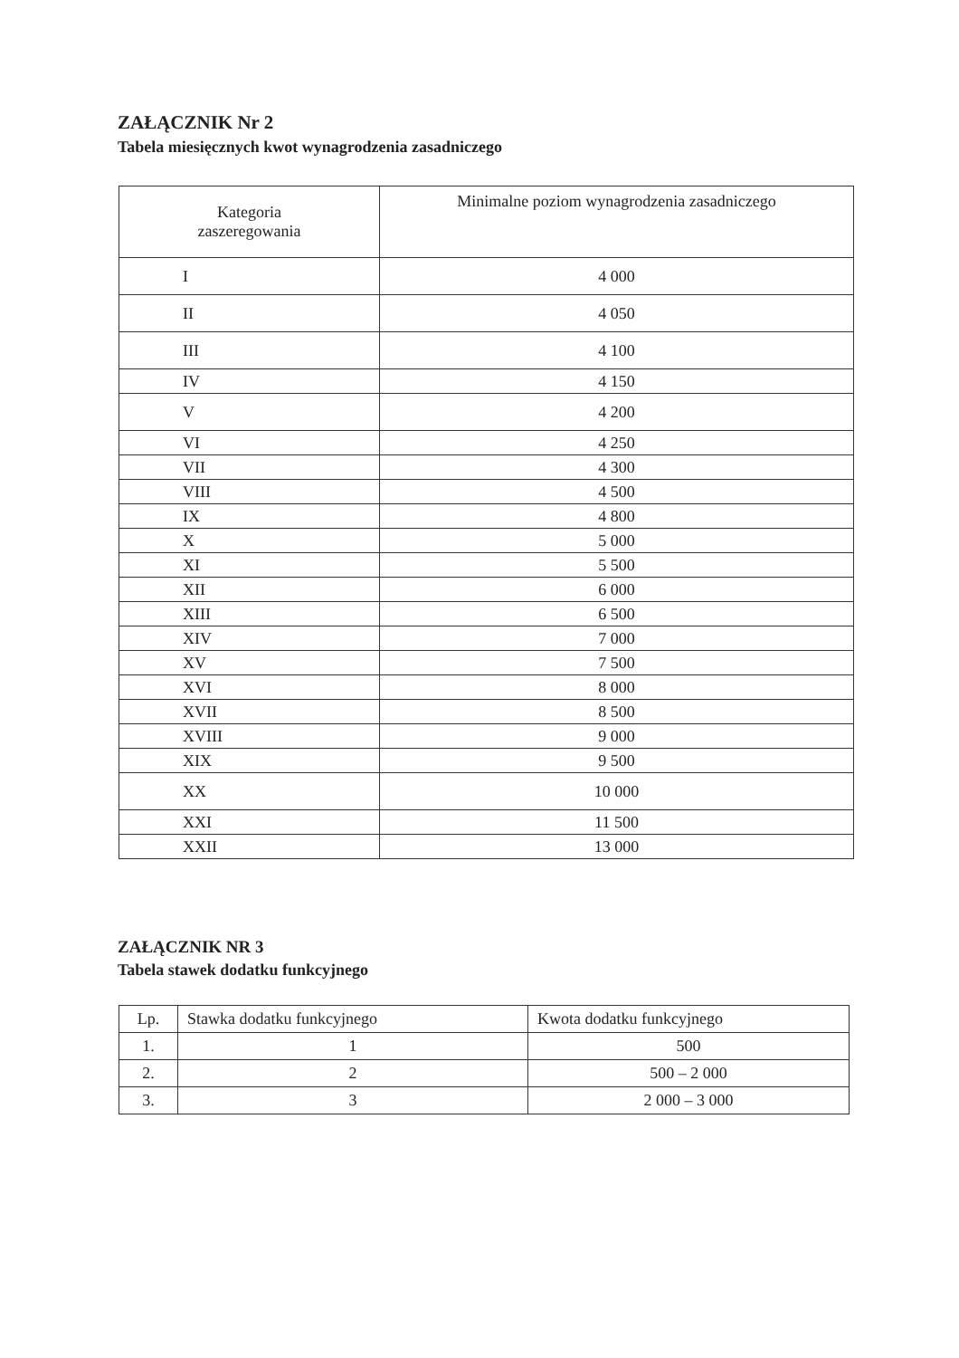ZAŁĄCZNIK Nr 2
Tabela miesięcznych kwot wynagrodzenia zasadniczego
| Kategoria zaszeregowania | Minimalne poziom wynagrodzenia zasadniczego |
| --- | --- |
| I | 4 000 |
| II | 4 050 |
| III | 4 100 |
| IV | 4 150 |
| V | 4 200 |
| VI | 4 250 |
| VII | 4 300 |
| VIII | 4 500 |
| IX | 4 800 |
| X | 5 000 |
| XI | 5 500 |
| XII | 6 000 |
| XIII | 6 500 |
| XIV | 7 000 |
| XV | 7 500 |
| XVI | 8 000 |
| XVII | 8 500 |
| XVIII | 9 000 |
| XIX | 9 500 |
| XX | 10 000 |
| XXI | 11 500 |
| XXII | 13 000 |
ZAŁĄCZNIK NR 3
Tabela stawek dodatku funkcyjnego
| Lp. | Stawka dodatku funkcyjnego | Kwota dodatku funkcyjnego |
| --- | --- | --- |
| 1. | 1 | 500 |
| 2. | 2 | 500 – 2 000 |
| 3. | 3 | 2 000 – 3 000 |